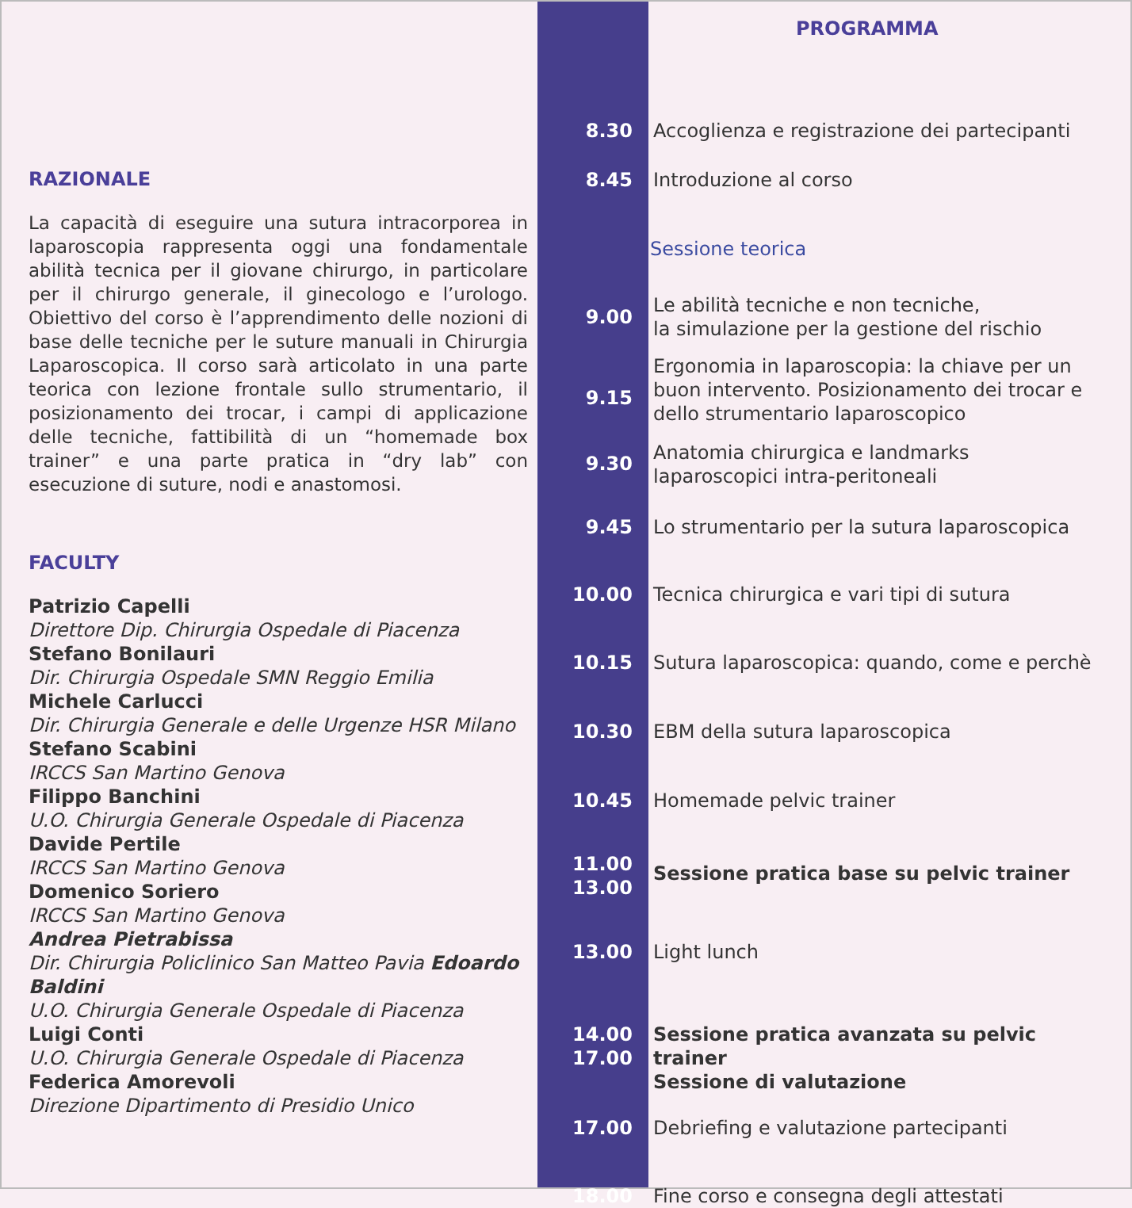RAZIONALE
La capacità di eseguire una sutura intracorporea in laparoscopia rappresenta oggi una fondamentale abilità tecnica per il giovane chirurgo, in particolare per il chirurgo generale, il ginecologo e l’urologo. Obiettivo del corso è l’apprendimento delle nozioni di base delle tecniche per le suture manuali in Chirurgia Laparoscopica. Il corso sarà articolato in una parte teorica con lezione frontale sullo strumentario, il posizionamento dei trocar, i campi di applicazione delle tecniche, fattibilità di un “homemade box trainer” e una parte pratica in “dry lab” con esecuzione di suture, nodi e anastomosi.
FACULTY
Patrizio Capelli
Direttore Dip. Chirurgia Ospedale di Piacenza
Stefano Bonilauri
Dir. Chirurgia Ospedale SMN Reggio Emilia
Michele Carlucci
Dir. Chirurgia Generale e delle Urgenze HSR Milano
Stefano Scabini
IRCCS San Martino Genova
Filippo Banchini
U.O. Chirurgia Generale Ospedale di Piacenza
Davide Pertile
IRCCS San Martino Genova
Domenico Soriero
IRCCS San Martino Genova
Andrea Pietrabissa
Dir. Chirurgia Policlinico San Matteo Pavia Edoardo Baldini
U.O. Chirurgia Generale Ospedale di Piacenza
Luigi Conti
U.O. Chirurgia Generale Ospedale di Piacenza
Federica Amorevoli
Direzione Dipartimento di Presidio Unico
PROGRAMMA
8.30 Accoglienza e registrazione dei partecipanti
8.45 Introduzione al corso
Sessione teorica
9.00 Le abilità tecniche e non tecniche,
la simulazione per la gestione del rischio
9.15 Ergonomia in laparoscopia: la chiave per un buon intervento. Posizionamento dei trocar e dello strumentario laparoscopico
9.30 Anatomia chirurgica e landmarks laparoscopici intra-peritoneali
9.45 Lo strumentario per la sutura laparoscopica
10.00 Tecnica chirurgica e vari tipi di sutura
10.15 Sutura laparoscopica: quando, come e perchè
10.30 EBM della sutura laparoscopica
10.45 Homemade pelvic trainer
11.00
13.00 Sessione pratica base su pelvic trainer
13.00 Light lunch
14.00
17.00 Sessione pratica avanzata su pelvic trainer
Sessione di valutazione
17.00 Debriefing e valutazione partecipanti
18.00 Fine corso e consegna degli attestati